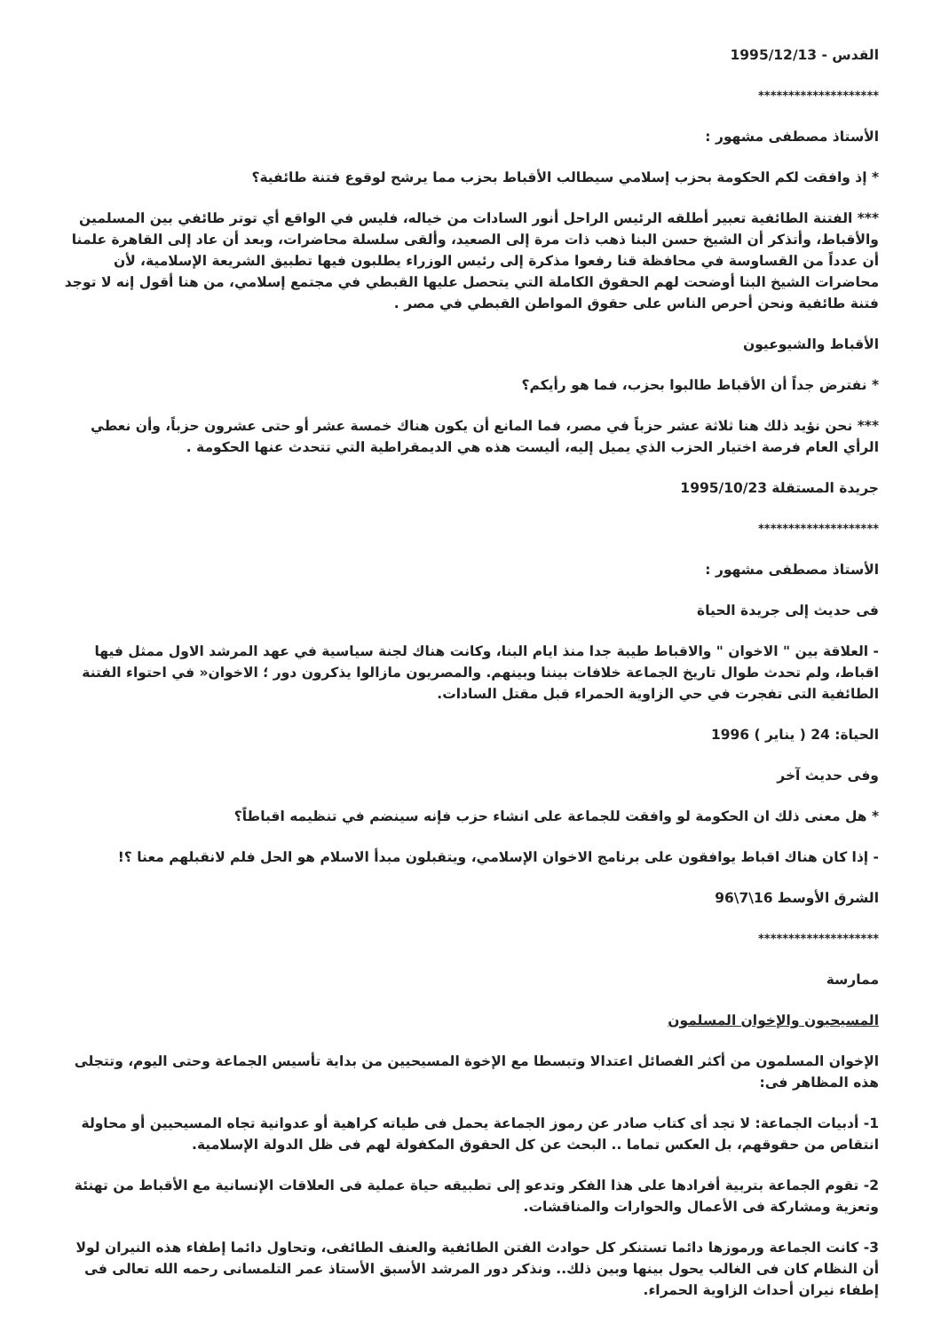القدس - 1995/12/13
********************
الأستاذ مصطفى مشهور :
* إذ وافقت لكم الحكومة بحزب إسلامي سيطالب الأقباط بحزب مما يرشح لوقوع فتنة طائفية؟
*** الفتنة الطائفية تعبير أطلقه الرئيس الراحل أنور السادات من خياله، فليس في الواقع أي توتر طائفي بين المسلمين والأقباط، وأتذكر أن الشيخ حسن البنا ذهب ذات مرة إلى الصعيد، وألقى سلسلة محاضرات، وبعد أن عاد إلى القاهرة علمنا أن عدداً من القساوسة في محافظة قنا رفعوا مذكرة إلى رئيس الوزراء يطلبون فيها تطبيق الشريعة الإسلامية، لأن محاضرات الشيخ البنا أوضحت لهم الحقوق الكاملة التي يتحصل عليها القبطي في مجتمع إسلامي، من هنا أقول إنه لا توجد فتنة طائفية ونحن أحرص الناس على حقوق المواطن القبطي في مصر .
الأقباط والشيوعيون
* نفترض جداً أن الأقباط طالبوا بحزب، فما هو رأيكم؟
*** نحن نؤيد ذلك هنا ثلاثة عشر حزباً في مصر، فما المانع أن يكون هناك خمسة عشر أو حتى عشرون حزباً، وأن نعطي الرأي العام فرصة اختيار الحزب الذي يميل إليه، أليست هذه هي الديمقراطية التي تتحدث عنها الحكومة .
جريدة المستقلة 1995/10/23
********************
الأستاذ مصطفى مشهور :
فى حديث إلى جريدة الحياة
- العلاقة بين " الاخوان " والاقباط طيبة جدا منذ ايام البنا، وكانت هناك لجنة سياسية في عهد المرشد الاول ممثل فيها اقباط، ولم تحدث طوال تاريخ الجماعة خلافات بيننا وبينهم. والمصريون مازالوا يذكرون دور ؛ الاخوان« في احتواء الفتنة الطائفية التى تفجرت في حي الزاوية الحمراء قبل مقتل السادات.
الحياة: 24 ( يناير ) 1996
وفى حديث آخر
* هل معنى ذلك ان الحكومة لو وافقت للجماعة على انشاء حزب فإنه سينضم في تنظيمه اقباطاً؟
- إذا كان هناك اقباط يوافقون على برنامج الاخوان الإسلامي، ويتقبلون مبدأ الاسلام هو الحل فلم لانقبلهم معنا ؟!
الشرق الأوسط 16\7\96
********************
ممارسة
المسيحيون والإخوان المسلمون
الإخوان المسلمون من أكثر الفصائل اعتدالا وتبسطا مع الإخوة المسيحيين من بداية تأسيس الجماعة وحتى اليوم، وتتجلى هذه المظاهر فى:
1- أدبيات الجماعة: لا تجد أى كتاب صادر عن رموز الجماعة يحمل فى طياته كراهية أو عدوانية تجاه المسيحيين أو محاولة انتقاص من حقوقهم، بل العكس تماما .. البحث عن كل الحقوق المكفولة لهم فى ظل الدولة الإسلامية.
2- تقوم الجماعة بتربية أفرادها على هذا الفكر وتدعو إلى تطبيقه حياة عملية فى العلاقات الإنسانية مع الأقباط من تهنئة وتعزية ومشاركة فى الأعمال والحوارات والمناقشات.
3- كانت الجماعة ورموزها دائما تستنكر كل حوادث الفتن الطائفية والعنف الطائفى، وتحاول دائما إطفاء هذه النيران لولا أن النظام كان فى الغالب يحول بينها وبين ذلك.. ونذكر دور المرشد الأسبق الأستاذ عمر التلمسانى رحمه الله تعالى فى إطفاء نيران أحداث الزاوية الحمراء.